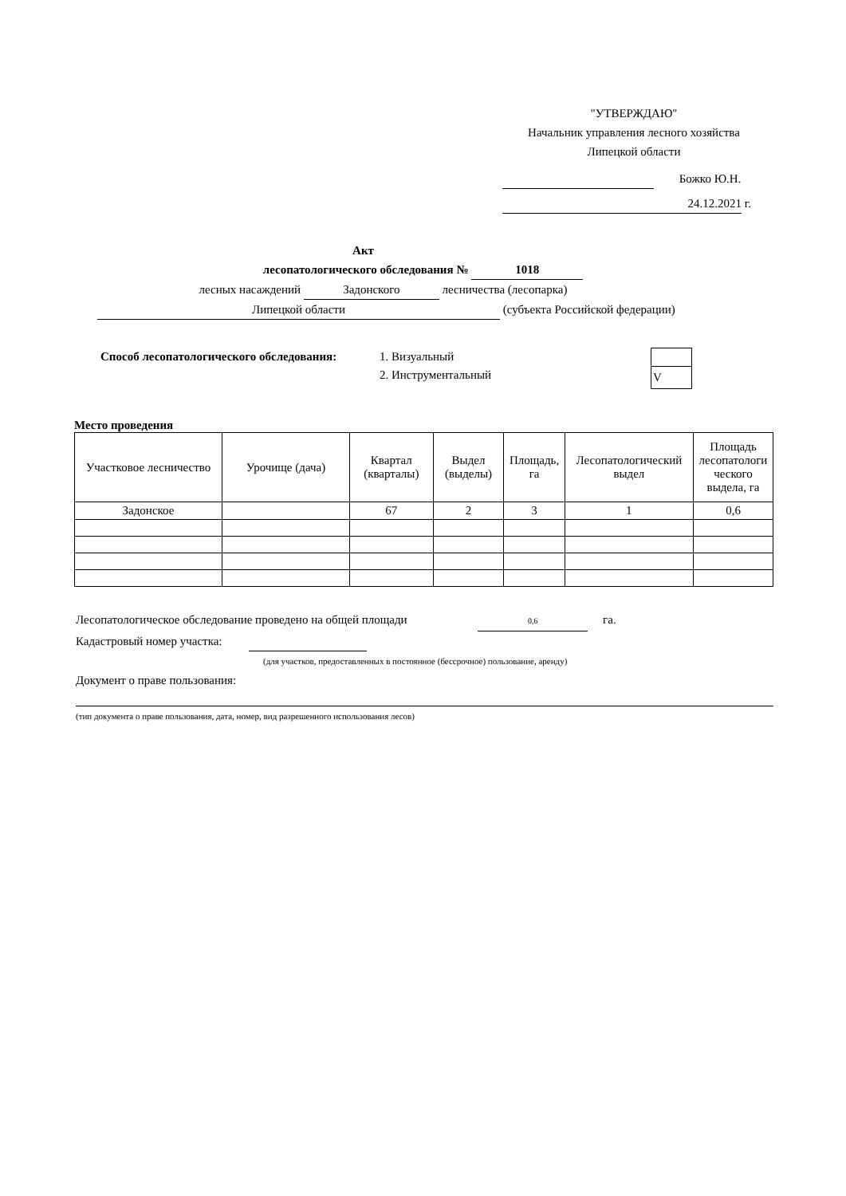"УТВЕРЖДАЮ"
Начальник управления лесного хозяйства
Липецкой области
Божко Ю.Н.
24.12.2021 г.
Акт
лесопатологического обследования № 1018
лесных насаждений Задонского лесничества (лесопарка)
Липецкой области (субъекта Российской федерации)
Способ лесопатологического обследования:
1. Визуальный
2. Инструментальный
| V |
Место проведения
| Участковое лесничество | Урочище (дача) | Квартал (кварталы) | Выдел (выделы) | Площадь, га | Лесопатологический выдел | Площадь лесопатологи ческого выдела, га |
| --- | --- | --- | --- | --- | --- | --- |
| Задонское | | 67 | 2 | 3 | 1 | 0,6 |
Лесопатологическое обследование проведено на общей площади 0,6 га.
Кадастровый номер участка:
(для участков, предоставленных в постоянное (бессрочное) пользование, аренду)
Документ о праве пользования:
(тип документа о праве пользования, дата, номер, вид разрешенного использования лесов)